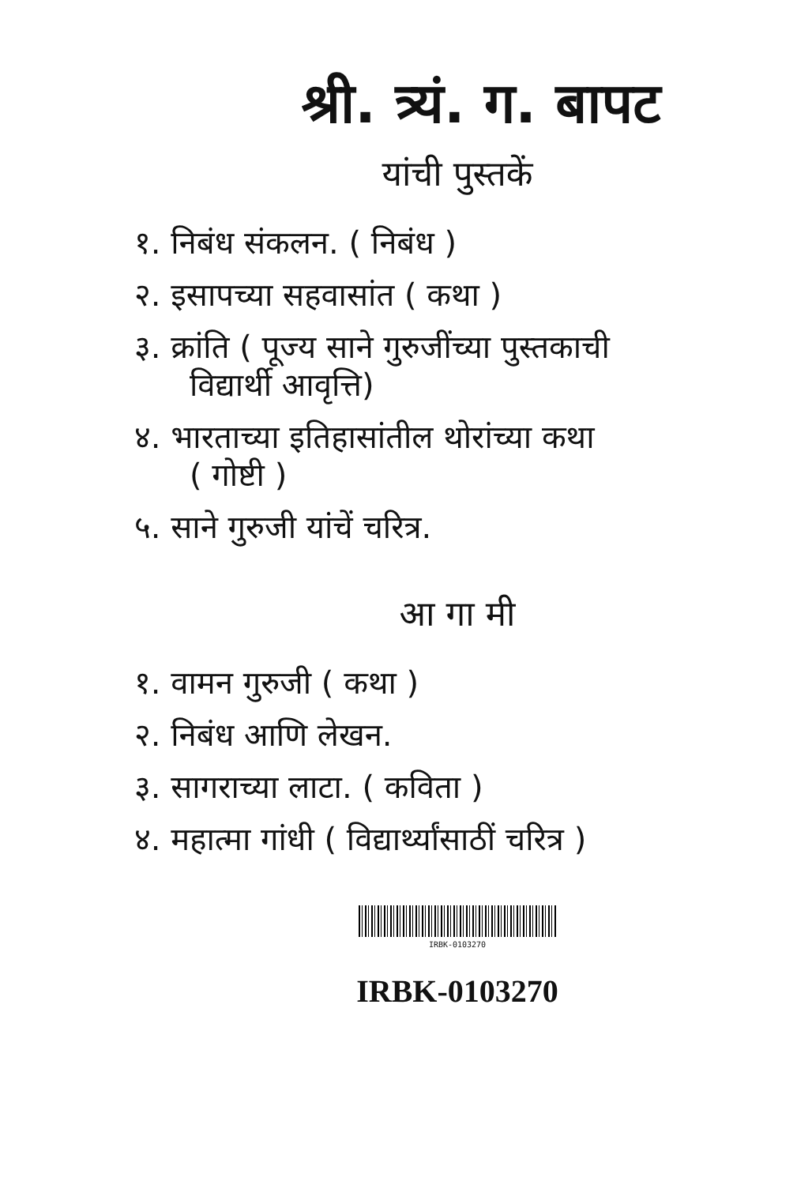श्री. त्र्यं. ग. बापट
यांची पुस्तकें
१. निबंध संकलन. ( निबंध )
२. इसापच्या सहवासांत ( कथा )
३. क्रांति ( पूज्य साने गुरुजींच्या पुस्तकाची
विद्यार्थी आवृत्ति)
४. भारताच्या इतिहासांतील थोरांच्या कथा
( गोष्टी )
५. साने गुरुजी यांचें चरित्र.
आ गा मी
१. वामन गुरुजी ( कथा )
२. निबंध आणि लेखन.
३. सागराच्या लाटा. ( कविता )
४. महात्मा गांधी ( विद्यार्थ्यांसाठीं चरित्र )
IRBK-0103270
IRBK-0103270